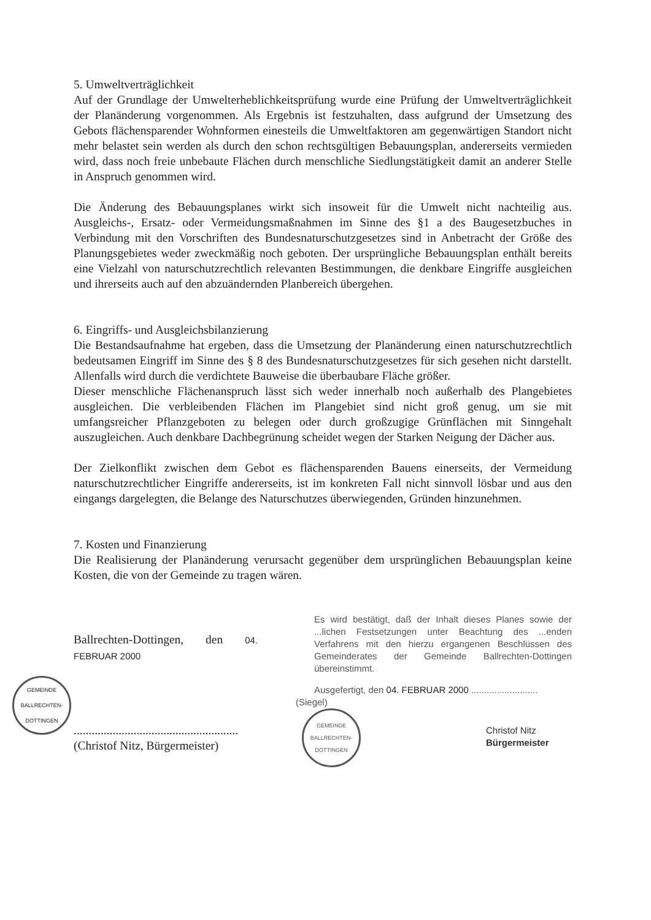5. Umweltverträglichkeit
Auf der Grundlage der Umwelterheblichkeitsprüfung wurde eine Prüfung der Umweltverträglichkeit der Planänderung vorgenommen. Als Ergebnis ist festzuhalten, dass aufgrund der Umsetzung des Gebots flächensparender Wohnformen einesteils die Umweltfaktoren am gegenwärtigen Standort nicht mehr belastet sein werden als durch den schon rechtsgültigen Bebauungsplan, andererseits vermieden wird, dass noch freie unbebaute Flächen durch menschliche Siedlungstätigkeit damit an anderer Stelle in Anspruch genommen wird.
Die Änderung des Bebauungsplanes wirkt sich insoweit für die Umwelt nicht nachteilig aus. Ausgleichs-, Ersatz- oder Vermeidungsmaßnahmen im Sinne des §1 a des Baugesetzbuches in Verbindung mit den Vorschriften des Bundesnaturschutzgesetzes sind in Anbetracht der Größe des Planungsgebietes weder zweckmäßig noch geboten. Der ursprüngliche Bebauungsplan enthält bereits eine Vielzahl von naturschutzrechtlich relevanten Bestimmungen, die denkbare Eingriffe ausgleichen und ihrerseits auch auf den abzuändernden Planbereich übergehen.
6. Eingriffs- und Ausgleichsbilanzierung
Die Bestandsaufnahme hat ergeben, dass die Umsetzung der Planänderung einen naturschutzrechtlich bedeutsamen Eingriff im Sinne des § 8 des Bundesnaturschutzgesetzes für sich gesehen nicht darstellt. Allenfalls wird durch die verdichtete Bauweise die überbaubare Fläche größer.
Dieser menschliche Flächenanspruch lässt sich weder innerhalb noch außerhalb des Plangebietes ausgleichen. Die verbleibenden Flächen im Plangebiet sind nicht groß genug, um sie mit umfangsreicher Pflanzgeboten zu belegen oder durch großzugige Grünflächen mit Sinngehalt auszugleichen. Auch denkbare Dachbegrünung scheidet wegen der Starken Neigung der Dächer aus.
Der Zielkonflikt zwischen dem Gebot es flächensparenden Bauens einerseits, der Vermeidung naturschutzrechtlicher Eingriffe andererseits, ist im konkreten Fall nicht sinnvoll lösbar und aus den eingangs dargelegten, die Belange des Naturschutzes überwiegenden, Gründen hinzunehmen.
7. Kosten und Finanzierung
Die Realisierung der Planänderung verursacht gegenüber dem ursprünglichen Bebauungsplan keine Kosten, die von der Gemeinde zu tragen wären.
Ballrechten-Dottingen, den 04. FEBRUAR 2000
GEMEINDE BALLRECHTEN-DOTTINGEN
.......................................................
(Christof Nitz, Bürgermeister)
Es wird bestätigt, daß der Inhalt dieses Planes sowie der ...lichen Festsetzungen unter Beachtung des ...enden Verfahrens mit den hierzu ergangenen Beschlüssen des Gemeinderates der Gemeinde Ballrechten-Dottingen übereinstimmt.
Ausgefertigt, den 04. FEBRUAR 2000 ..........................
(Siegel)
GEMEINDE BALLRECHTEN-DOTTINGEN
Christof Nitz
Bürgermeister